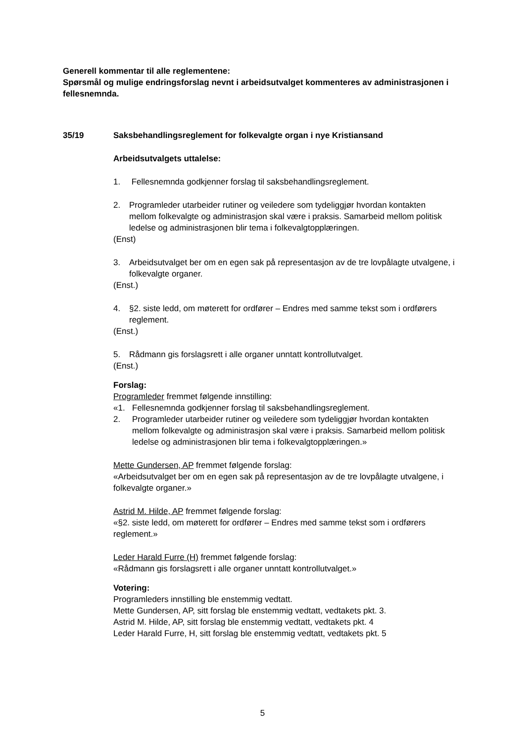Generell kommentar til alle reglementene:
Spørsmål og mulige endringsforslag nevnt i arbeidsutvalget kommenteres av administrasjonen i fellesnemnda.
35/19 Saksbehandlingsreglement for folkevalgte organ i nye Kristiansand
Arbeidsutvalgets uttalelse:
1. Fellesnemnda godkjenner forslag til saksbehandlingsreglement.
2. Programleder utarbeider rutiner og veiledere som tydeliggjør hvordan kontakten mellom folkevalgte og administrasjon skal være i praksis. Samarbeid mellom politisk ledelse og administrasjonen blir tema i folkevalgtopplæringen.
(Enst)
3. Arbeidsutvalget ber om en egen sak på representasjon av de tre lovpålagte utvalgene, i folkevalgte organer.
(Enst.)
4. §2. siste ledd, om møterett for ordfører – Endres med samme tekst som i ordførers reglement.
(Enst.)
5. Rådmann gis forslagsrett i alle organer unntatt kontrollutvalget.
(Enst.)
Forslag:
Programleder fremmet følgende innstilling:
«1. Fellesnemnda godkjenner forslag til saksbehandlingsreglement.
2. Programleder utarbeider rutiner og veiledere som tydeliggjør hvordan kontakten mellom folkevalgte og administrasjon skal være i praksis. Samarbeid mellom politisk ledelse og administrasjonen blir tema i folkevalgtopplæringen.»
Mette Gundersen, AP fremmet følgende forslag:
«Arbeidsutvalget ber om en egen sak på representasjon av de tre lovpålagte utvalgene, i folkevalgte organer.»
Astrid M. Hilde, AP fremmet følgende forslag:
«§2. siste ledd, om møterett for ordfører – Endres med samme tekst som i ordførers reglement.»
Leder Harald Furre (H) fremmet følgende forslag:
«Rådmann gis forslagsrett i alle organer unntatt kontrollutvalget.»
Votering:
Programleders innstilling ble enstemmig vedtatt.
Mette Gundersen, AP, sitt forslag ble enstemmig vedtatt, vedtakets pkt. 3.
Astrid M. Hilde, AP, sitt forslag ble enstemmig vedtatt, vedtakets pkt. 4
Leder Harald Furre, H, sitt forslag ble enstemmig vedtatt, vedtakets pkt. 5
5